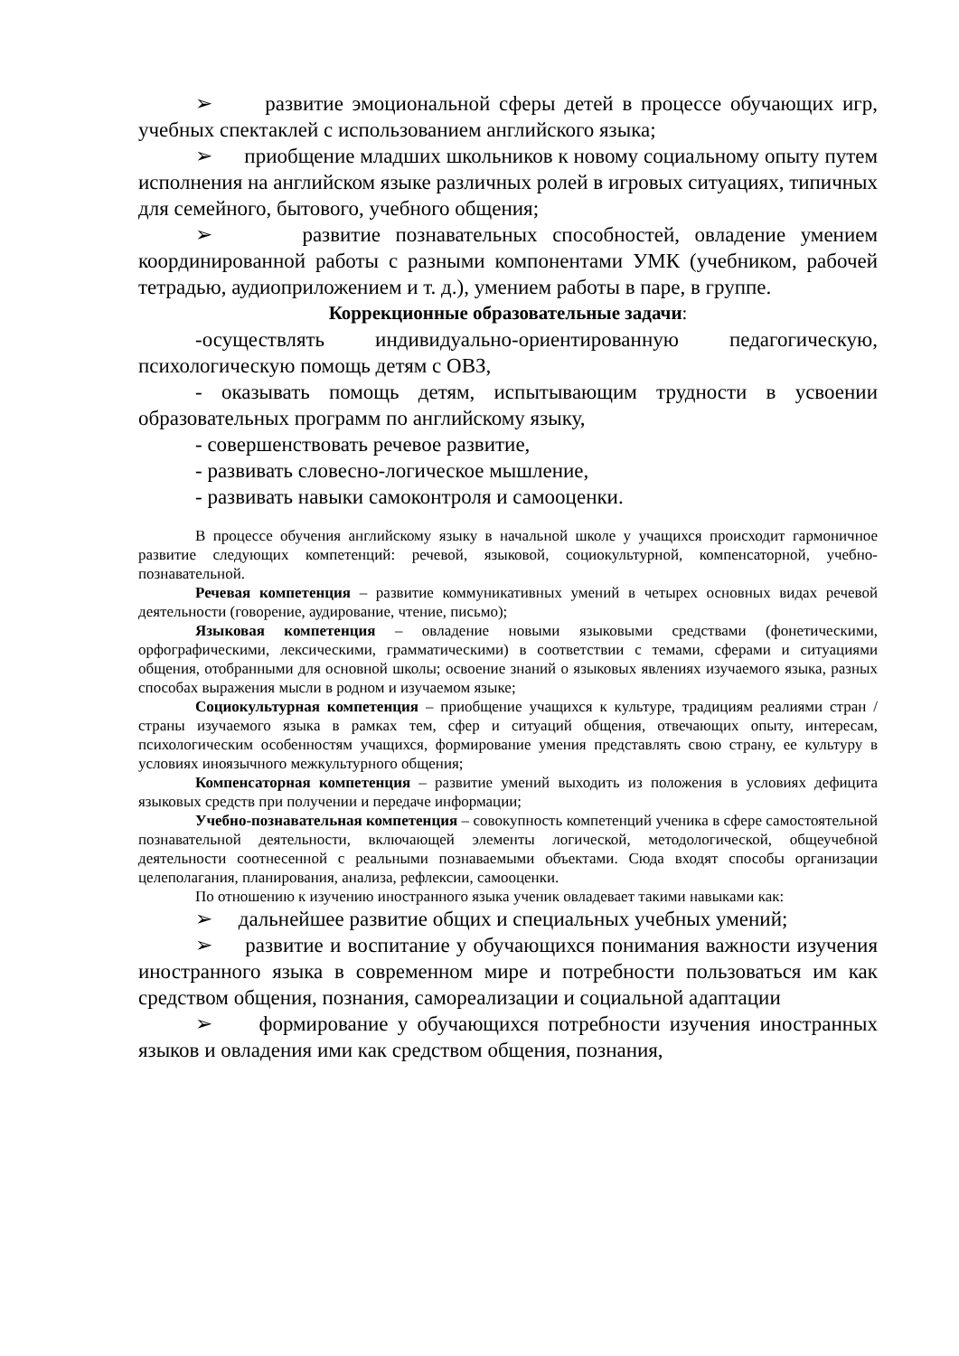➢ развитие эмоциональной сферы детей в процессе обучающих игр, учебных спектаклей с использованием английского языка;
➢ приобщение младших школьников к новому социальному опыту путем исполнения на английском языке различных ролей в игровых ситуациях, типичных для семейного, бытового, учебного общения;
➢ развитие познавательных способностей, овладение умением координированной работы с разными компонентами УМК (учебником, рабочей тетрадью, аудиоприложением и т. д.), умением работы в паре, в группе.
Коррекционные образовательные задачи:
-осуществлять индивидуально-ориентированную педагогическую, психологическую помощь детям с ОВЗ,
- оказывать помощь детям, испытывающим трудности в усвоении образовательных программ по английскому языку,
- совершенствовать речевое развитие,
- развивать словесно-логическое мышление,
- развивать навыки самоконтроля и самооценки.
В процессе обучения английскому языку в начальной школе у учащихся происходит гармоничное развитие следующих компетенций: речевой, языковой, социокультурной, компенсаторной, учебно-познавательной.
Речевая компетенция – развитие коммуникативных умений в четырех основных видах речевой деятельности (говорение, аудирование, чтение, письмо);
Языковая компетенция – овладение новыми языковыми средствами (фонетическими, орфографическими, лексическими, грамматическими) в соответствии с темами, сферами и ситуациями общения, отобранными для основной школы; освоение знаний о языковых явлениях изучаемого языка, разных способах выражения мысли в родном и изучаемом языке;
Социокультурная компетенция – приобщение учащихся к культуре, традициям реалиями стран / страны изучаемого языка в рамках тем, сфер и ситуаций общения, отвечающих опыту, интересам, психологическим особенностям учащихся, формирование умения представлять свою страну, ее культуру в условиях иноязычного межкультурного общения;
Компенсаторная компетенция – развитие умений выходить из положения в условиях дефицита языковых средств при получении и передаче информации;
Учебно-познавательная компетенция – совокупность компетенций ученика в сфере самостоятельной познавательной деятельности, включающей элементы логической, методологической, общеучебной деятельности соотнесенной с реальными познаваемыми объектами. Сюда входят способы организации целеполагания, планирования, анализа, рефлексии, самооценки.
По отношению к изучению иностранного языка ученик овладевает такими навыками как:
➢ дальнейшее развитие общих и специальных учебных умений;
➢ развитие и воспитание у обучающихся понимания важности изучения иностранного языка в современном мире и потребности пользоваться им как средством общения, познания, самореализации и социальной адаптации
➢ формирование у обучающихся потребности изучения иностранных языков и овладения ими как средством общения, познания,